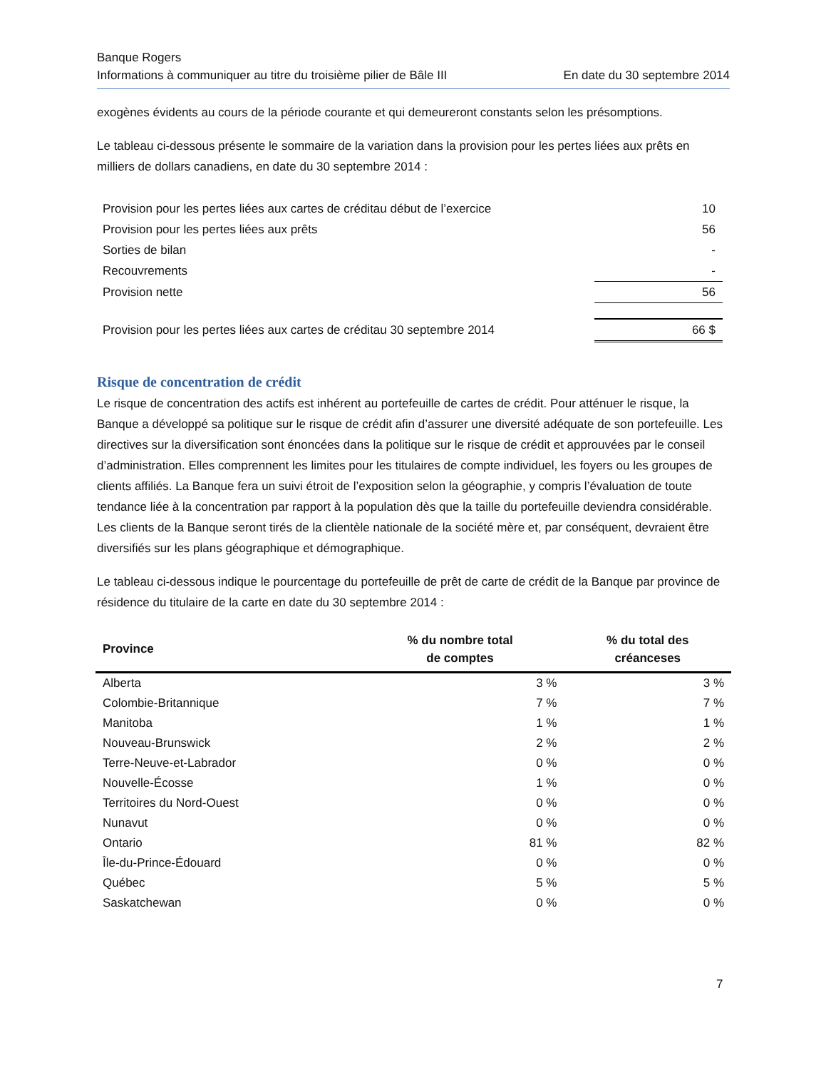Banque Rogers
Informations à communiquer au titre du troisième pilier de Bâle III En date du 30 septembre 2014
exogènes évidents au cours de la période courante et qui demeureront constants selon les présomptions.
Le tableau ci-dessous présente le sommaire de la variation dans la provision pour les pertes liées aux prêts en milliers de dollars canadiens, en date du 30 septembre 2014 :
| Provision pour les pertes liées aux cartes de créditau début de l’exercice | 10 |
| Provision pour les pertes liées aux prêts | 56 |
| Sorties de bilan | - |
| Recouvrements | - |
| Provision nette | 56 |
| Provision pour les pertes liées aux cartes de créditau 30 septembre 2014 | 66 $ |
Risque de concentration de crédit
Le risque de concentration des actifs est inhérent au portefeuille de cartes de crédit. Pour atténuer le risque, la Banque a développé sa politique sur le risque de crédit afin d’assurer une diversité adéquate de son portefeuille. Les directives sur la diversification sont énoncées dans la politique sur le risque de crédit et approuvées par le conseil d’administration. Elles comprennent les limites pour les titulaires de compte individuel, les foyers ou les groupes de clients affiliés. La Banque fera un suivi étroit de l’exposition selon la géographie, y compris l’évaluation de toute tendance liée à la concentration par rapport à la population dès que la taille du portefeuille deviendra considérable. Les clients de la Banque seront tirés de la clientèle nationale de la société mère et, par conséquent, devraient être diversifiés sur les plans géographique et démographique.
Le tableau ci-dessous indique le pourcentage du portefeuille de prêt de carte de crédit de la Banque par province de résidence du titulaire de la carte en date du 30 septembre 2014 :
| Province | % du nombre total de comptes | % du total des créanceses |
| --- | --- | --- |
| Alberta | 3 % | 3 % |
| Colombie-Britannique | 7 % | 7 % |
| Manitoba | 1 % | 1 % |
| Nouveau-Brunswick | 2 % | 2 % |
| Terre-Neuve-et-Labrador | 0 % | 0 % |
| Nouvelle-Écosse | 1 % | 0 % |
| Territoires du Nord-Ouest | 0 % | 0 % |
| Nunavut | 0 % | 0 % |
| Ontario | 81 % | 82 % |
| Île-du-Prince-Édouard | 0 % | 0 % |
| Québec | 5 % | 5 % |
| Saskatchewan | 0 % | 0 % |
7